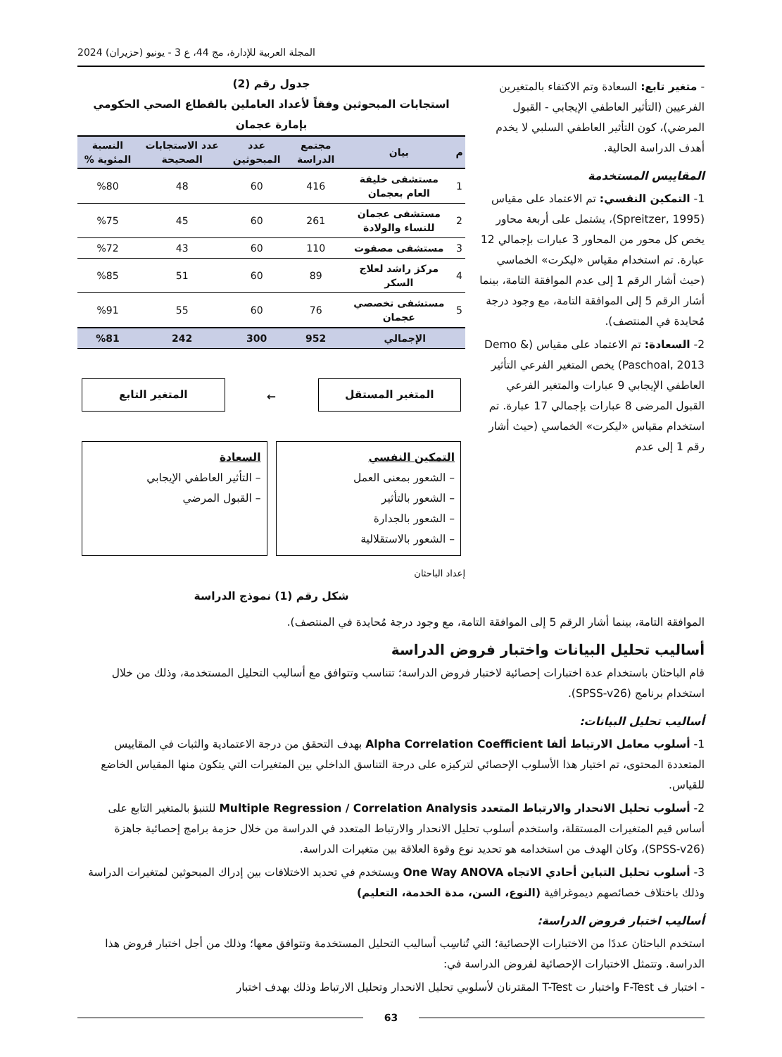المجلة العربية للإدارة، مج 44، ع 3 - يونيو (حزيران) 2024
- متغير تابع: السعادة وتم الاكتفاء بالمتغيرين الفرعيين (التأثير العاطفي الإيجابي - القبول المرضي)، كون التأثير العاطفي السلبي لا يخدم أهدف الدراسة الحالية.
المقاييس المستخدمة
1- التمكين النفسي: تم الاعتماد على مقياس (Spreitzer, 1995)، يشتمل على أربعة محاور يخص كل محور من المحاور 3 عبارات بإجمالي 12 عبارة. تم استخدام مقياس «ليكرت» الخماسي (حيث أشار الرقم 1 إلى عدم الموافقة التامة، بينما أشار الرقم 5 إلى الموافقة التامة، مع وجود درجة مُحايدة في المنتصف).
2- السعادة: تم الاعتماد على مقياس (Demo & Paschoal, 2013) يخص المتغير الفرعي التأثير العاطفي الإيجابي 9 عبارات والمتغير الفرعي القبول المرضى 8 عبارات بإجمالي 17 عبارة. تم استخدام مقياس «ليكرت» الخماسي (حيث أشار رقم 1 إلى عدم
جدول رقم (2)
استجابات المبحوثين وفقاً لأعداد العاملين بالقطاع الصحي الحكومي بإمارة عجمان
| م | بيان | مجتمع الدراسة | عدد المبحوثين | عدد الاستجابات الصحيحة | النسبة المئوية % |
| --- | --- | --- | --- | --- | --- |
| 1 | مستشفى خليفة العام بعجمان | 416 | 60 | 48 | %80 |
| 2 | مستشفى عجمان للنساء والولادة | 261 | 60 | 45 | %75 |
| 3 | مستشفى مصفوت | 110 | 60 | 43 | %72 |
| 4 | مركز راشد لعلاج السكر | 89 | 60 | 51 | %85 |
| 5 | مستشفى تخصصي عجمان | 76 | 60 | 55 | %91 |
| الإجمالي | | 952 | 300 | 242 | %81 |
المتغير المستقل
←
المتغير التابع
التمكين النفسي
– الشعور بمعنى العمل
– الشعور بالتأثير
– الشعور بالجدارة
– الشعور بالاستقلالية
السعادة
– التأثير العاطفي الإيجابي
– القبول المرضي
إعداد الباحثان
شكل رقم (1) نموذج الدراسة
الموافقة التامة، بينما أشار الرقم 5 إلى الموافقة التامة، مع وجود درجة مُحايدة في المنتصف).
أساليب تحليل البيانات واختبار فروض الدراسة
قام الباحثان باستخدام عدة اختبارات إحصائية لاختبار فروض الدراسة؛ تتناسب وتتوافق مع أساليب التحليل المستخدمة، وذلك من خلال استخدام برنامج (SPSS-v26).
أساليب تحليل البيانات:
1- أسلوب معامل الارتباط ألفا Alpha Correlation Coefficient بهدف التحقق من درجة الاعتمادية والثبات في المقاييس المتعددة المحتوى، تم اختيار هذا الأسلوب الإحصائي لتركيزه على درجة التناسق الداخلي بين المتغيرات التي يتكون منها المقياس الخاضع للقياس.
2- أسلوب تحليل الانحدار والارتباط المتعدد Multiple Regression / Correlation Analysis للتنبؤ بالمتغير التابع على أساس قيم المتغيرات المستقلة، واستخدم أسلوب تحليل الانحدار والارتباط المتعدد في الدراسة من خلال حزمة برامج إحصائية جاهزة (SPSS-v26)، وكان الهدف من استخدامه هو تحديد نوع وقوة العلاقة بين متغيرات الدراسة.
3- أسلوب تحليل التباين أحادي الاتجاه One Way ANOVA ويستخدم في تحديد الاختلافات بين إدراك المبحوثين لمتغيرات الدراسة وذلك باختلاف خصائصهم ديموغرافية (النوع، السن، مدة الخدمة، التعليم)
أساليب اختبار فروض الدراسة:
استخدم الباحثان عددًا من الاختبارات الإحصائية؛ التي تُناسِب أساليب التحليل المستخدمة وتتوافق معها؛ وذلك من أجل اختبار فروض هذا الدراسة. وتتمثل الاختبارات الإحصائية لفروض الدراسة في:
- اختبار ف F-Test واختبار ت T-Test المقترنان لأسلوبي تحليل الانحدار وتحليل الارتباط وذلك بهدف اختبار
63